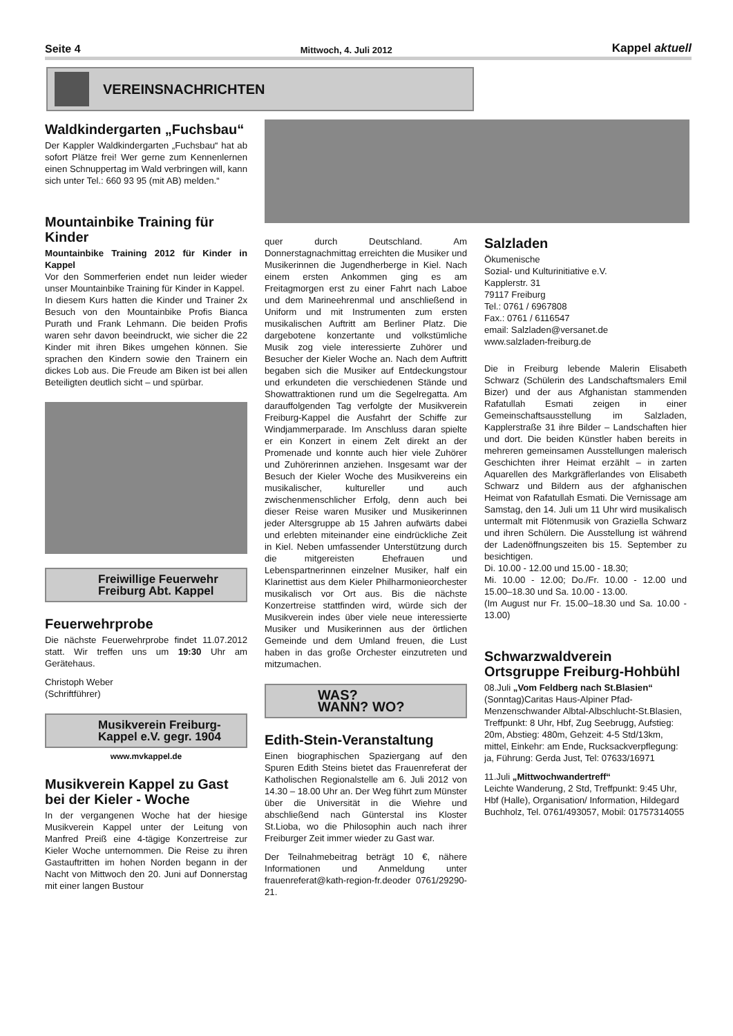Seite 4 Mittwoch, 4. Juli 2012 Kappel aktuell
VEREINSNACHRICHTEN
Waldkindergarten „Fuchsbau“
Der Kappler Waldkindergarten „Fuchsbau“ hat ab sofort Plätze frei! Wer gerne zum Kennenlernen einen Schnuppertag im Wald verbringen will, kann sich unter Tel.: 660 93 95 (mit AB) melden.“
Mountainbike Training für Kinder
Mountainbike Training 2012 für Kinder in Kappel
Vor den Sommerferien endet nun leider wieder unser Mountainbike Training für Kinder in Kappel.
In diesem Kurs hatten die Kinder und Trainer 2x Besuch von den Mountainbike Profis Bianca Purath und Frank Lehmann. Die beiden Profis waren sehr davon beeindruckt, wie sicher die 22 Kinder mit ihren Bikes umgehen können. Sie sprachen den Kindern sowie den Trainern ein dickes Lob aus. Die Freude am Biken ist bei allen Beteiligten deutlich sicht – und spürbar.
Freiwillige Feuerwehr
Freiburg Abt. Kappel
Feuerwehrprobe
Die nächste Feuerwehrprobe findet 11.07.2012 statt. Wir treffen uns um 19:30 Uhr am Gerätehaus.
Christoph Weber
(Schriftführer)
Musikverein Freiburg-
Kappel e.V. gegr. 1904
www.mvkappel.de
Musikverein Kappel zu Gast bei der Kieler - Woche
In der vergangenen Woche hat der hiesige Musikverein Kappel unter der Leitung von Manfred Preiß eine 4-tägige Konzertreise zur Kieler Woche unternommen. Die Reise zu ihren Gastauftritten im hohen Norden begann in der Nacht von Mittwoch den 20. Juni auf Donnerstag mit einer langen Bustour
quer durch Deutschland. Am Donnerstagnachmittag erreichten die Musiker und Musikerinnen die Jugendherberge in Kiel. Nach einem ersten Ankommen ging es am Freitagmorgen erst zu einer Fahrt nach Laboe und dem Marineehrenmal und anschließend in Uniform und mit Instrumenten zum ersten musikalischen Auftritt am Berliner Platz. Die dargebotene konzertante und volkstümliche Musik zog viele interessierte Zuhörer und Besucher der Kieler Woche an. Nach dem Auftritt begaben sich die Musiker auf Entdeckungstour und erkundeten die verschiedenen Stände und Showattraktionen rund um die Segelregatta. Am darauffolgenden Tag verfolgte der Musikverein Freiburg-Kappel die Ausfahrt der Schiffe zur Windjammerparade. Im Anschluss daran spielte er ein Konzert in einem Zelt direkt an der Promenade und konnte auch hier viele Zuhörer und Zuhörerinnen anziehen. Insgesamt war der Besuch der Kieler Woche des Musikvereins ein musikalischer, kultureller und auch zwischenmenschlicher Erfolg, denn auch bei dieser Reise waren Musiker und Musikerinnen jeder Altersgruppe ab 15 Jahren aufwärts dabei und erlebten miteinander eine eindrückliche Zeit in Kiel. Neben umfassender Unterstützung durch die mitgereisten Ehefrauen und Lebenspartnerinnen einzelner Musiker, half ein Klarinettist aus dem Kieler Philharmonieorchester musikalisch vor Ort aus. Bis die nächste Konzertreise stattfinden wird, würde sich der Musikverein indes über viele neue interessierte Musiker und Musikerinnen aus der örtlichen Gemeinde und dem Umland freuen, die Lust haben in das große Orchester einzutreten und mitzumachen.
WAS?
WANN? WO?
Edith-Stein-Veranstaltung
Einen biographischen Spaziergang auf den Spuren Edith Steins bietet das Frauenreferat der Katholischen Regionalstelle am 6. Juli 2012 von 14.30 – 18.00 Uhr an. Der Weg führt zum Münster über die Universität in die Wiehre und abschließend nach Günterstal ins Kloster St.Lioba, wo die Philosophin auch nach ihrer Freiburger Zeit immer wieder zu Gast war.
Der Teilnahmebeitrag beträgt 10 €, nähere Informationen und Anmeldung unter frauenreferat@kath-region-fr.deoder 0761/29290-21.
Salzladen
Ökumenische
Sozial- und Kulturinitiative e.V.
Kapplerstr. 31
79117 Freiburg
Tel.: 0761 / 6967808
Fax.: 0761 / 6116547
email: Salzladen@versanet.de
www.salzladen-freiburg.de
Die in Freiburg lebende Malerin Elisabeth Schwarz (Schülerin des Landschaftsmalers Emil Bizer) und der aus Afghanistan stammenden Rafatullah Esmati zeigen in einer Gemeinschaftsausstellung im Salzladen, Kapplerstraße 31 ihre Bilder – Landschaften hier und dort. Die beiden Künstler haben bereits in mehreren gemeinsamen Ausstellungen malerisch Geschichten ihrer Heimat erzählt – in zarten Aquarellen des Markgräflerlandes von Elisabeth Schwarz und Bildern aus der afghanischen Heimat von Rafatullah Esmati. Die Vernissage am Samstag, den 14. Juli um 11 Uhr wird musikalisch untermalt mit Flötenmusik von Graziella Schwarz und ihren Schülern. Die Ausstellung ist während der Ladenöffnungszeiten bis 15. September zu besichtigen.
Di. 10.00 - 12.00 und 15.00 - 18.30;
Mi. 10.00 - 12.00; Do./Fr. 10.00 - 12.00 und 15.00–18.30 und Sa. 10.00 - 13.00.
(Im August nur Fr. 15.00–18.30 und Sa. 10.00 - 13.00)
Schwarzwaldverein Ortsgruppe Freiburg-Hohbühl
08.Juli „Vom Feldberg nach St.Blasien“
(Sonntag)Caritas Haus-Alpiner Pfad-Menzenschwander Albtal-Albschlucht-St.Blasien, Treffpunkt: 8 Uhr, Hbf, Zug Seebrugg, Aufstieg: 20m, Abstieg: 480m, Gehzeit: 4-5 Std/13km, mittel, Einkehr: am Ende, Rucksackverpflegung: ja, Führung: Gerda Just, Tel: 07633/16971
11.Juli „Mittwochwandertreff“
Leichte Wanderung, 2 Std, Treffpunkt: 9:45 Uhr, Hbf (Halle), Organisation/ Information, Hildegard Buchholz, Tel. 0761/493057, Mobil: 01757314055